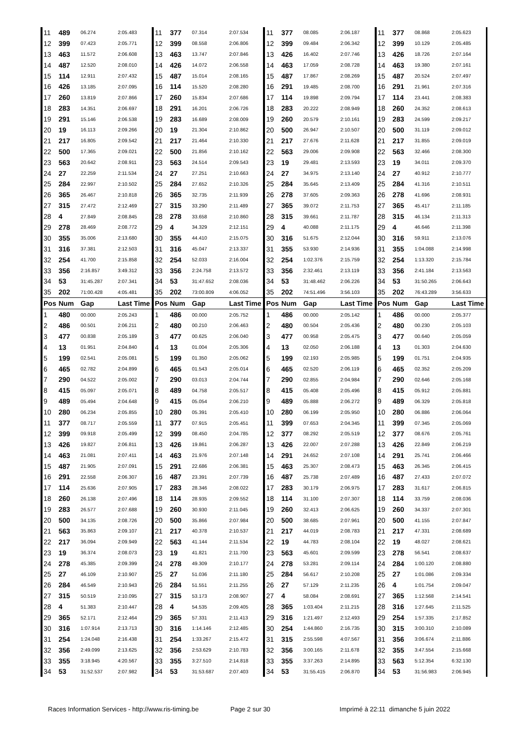| 11 | 489 | 06.274 | 2:05.483 | 11 | 377 | 07.314 | 2:07.534 | 11 | 377 | 08.085 | 2:06.187 | 11 | 377 | 08.868 | 2:05.623 |
| 12 | 399 | 07.423 | 2:05.771 | 12 | 399 | 08.558 | 2:06.806 | 12 | 399 | 09.484 | 2:06.342 | 12 | 399 | 10.129 | 2:05.485 |
| 13 | 463 | 11.572 | 2:06.608 | 13 | 463 | 13.747 | 2:07.846 | 13 | 426 | 16.402 | 2:07.746 | 13 | 426 | 18.726 | 2:07.164 |
| 14 | 487 | 12.520 | 2:08.010 | 14 | 426 | 14.072 | 2:06.558 | 14 | 463 | 17.059 | 2:08.728 | 14 | 463 | 19.380 | 2:07.161 |
| 15 | 114 | 12.911 | 2:07.432 | 15 | 487 | 15.014 | 2:08.165 | 15 | 487 | 17.867 | 2:08.269 | 15 | 487 | 20.524 | 2:07.497 |
| 16 | 426 | 13.185 | 2:07.095 | 16 | 114 | 15.520 | 2:08.280 | 16 | 291 | 19.485 | 2:08.700 | 16 | 291 | 21.961 | 2:07.316 |
| 17 | 260 | 13.819 | 2:07.866 | 17 | 260 | 15.834 | 2:07.686 | 17 | 114 | 19.898 | 2:09.794 | 17 | 114 | 23.441 | 2:08.383 |
| 18 | 283 | 14.351 | 2:06.697 | 18 | 291 | 16.201 | 2:06.726 | 18 | 283 | 20.222 | 2:08.949 | 18 | 260 | 24.352 | 2:08.613 |
| 19 | 291 | 15.146 | 2:06.538 | 19 | 283 | 16.689 | 2:08.009 | 19 | 260 | 20.579 | 2:10.161 | 19 | 283 | 24.599 | 2:09.217 |
| 20 | 19 | 16.113 | 2:09.266 | 20 | 19 | 21.304 | 2:10.862 | 20 | 500 | 26.947 | 2:10.507 | 20 | 500 | 31.119 | 2:09.012 |
| 21 | 217 | 16.805 | 2:09.542 | 21 | 217 | 21.464 | 2:10.330 | 21 | 217 | 27.676 | 2:11.628 | 21 | 217 | 31.855 | 2:09.019 |
| 22 | 500 | 17.365 | 2:09.021 | 22 | 500 | 21.856 | 2:10.162 | 22 | 563 | 29.006 | 2:09.908 | 22 | 563 | 32.466 | 2:08.300 |
| 23 | 563 | 20.642 | 2:08.911 | 23 | 563 | 24.514 | 2:09.543 | 23 | 19 | 29.481 | 2:13.593 | 23 | 19 | 34.011 | 2:09.370 |
| 24 | 27 | 22.259 | 2:11.534 | 24 | 27 | 27.251 | 2:10.663 | 24 | 27 | 34.975 | 2:13.140 | 24 | 27 | 40.912 | 2:10.777 |
| 25 | 284 | 22.997 | 2:10.502 | 25 | 284 | 27.652 | 2:10.326 | 25 | 284 | 35.645 | 2:13.409 | 25 | 284 | 41.316 | 2:10.511 |
| 26 | 365 | 26.467 | 2:10.818 | 26 | 365 | 32.735 | 2:11.939 | 26 | 278 | 37.605 | 2:09.363 | 26 | 278 | 41.696 | 2:08.931 |
| 27 | 315 | 27.472 | 2:12.469 | 27 | 315 | 33.290 | 2:11.489 | 27 | 365 | 39.072 | 2:11.753 | 27 | 365 | 45.417 | 2:11.185 |
| 28 | 4 | 27.849 | 2:08.845 | 28 | 278 | 33.658 | 2:10.860 | 28 | 315 | 39.661 | 2:11.787 | 28 | 315 | 46.134 | 2:11.313 |
| 29 | 278 | 28.469 | 2:08.772 | 29 | 4 | 34.329 | 2:12.151 | 29 | 4 | 40.088 | 2:11.175 | 29 | 4 | 46.646 | 2:11.398 |
| 30 | 355 | 35.006 | 2:13.680 | 30 | 355 | 44.410 | 2:15.075 | 30 | 316 | 51.675 | 2:12.044 | 30 | 316 | 59.911 | 2:13.076 |
| 31 | 316 | 37.381 | 2:12.503 | 31 | 316 | 45.047 | 2:13.337 | 31 | 355 | 53.930 | 2:14.936 | 31 | 355 | 1:04.088 | 2:14.998 |
| 32 | 254 | 41.700 | 2:15.858 | 32 | 254 | 52.033 | 2:16.004 | 32 | 254 | 1:02.376 | 2:15.759 | 32 | 254 | 1:13.320 | 2:15.784 |
| 33 | 356 | 2:16.857 | 3:49.312 | 33 | 356 | 2:24.758 | 2:13.572 | 33 | 356 | 2:32.461 | 2:13.119 | 33 | 356 | 2:41.184 | 2:13.563 |
| 34 | 53 | 31:45.287 | 2:07.341 | 34 | 53 | 31:47.652 | 2:08.036 | 34 | 53 | 31:48.462 | 2:06.226 | 34 | 53 | 31:50.265 | 2:06.643 |
| 35 | 202 | 71:00.428 | 4:05.481 | 35 | 202 | 73:00.809 | 4:06.052 | 35 | 202 | 74:51.496 | 3:56.103 | 35 | 202 | 76:43.289 | 3:56.633 |
| Pos | Num | Gap | Last Time | Pos | Num | Gap | Last Time | Pos | Num | Gap | Last Time | Pos | Num | Gap | Last Time |
| 1 | 480 | 00.000 | 2:05.243 | 1 | 486 | 00.000 | 2:05.752 | 1 | 486 | 00.000 | 2:05.142 | 1 | 486 | 00.000 | 2:05.377 |
| 2 | 486 | 00.501 | 2:06.211 | 2 | 480 | 00.210 | 2:06.463 | 2 | 480 | 00.504 | 2:05.436 | 2 | 480 | 00.230 | 2:05.103 |
| 3 | 477 | 00.838 | 2:05.189 | 3 | 477 | 00.625 | 2:06.040 | 3 | 477 | 00.958 | 2:05.475 | 3 | 477 | 00.640 | 2:05.059 |
| 4 | 13 | 01.951 | 2:04.840 | 4 | 13 | 01.004 | 2:05.306 | 4 | 13 | 02.050 | 2:06.188 | 4 | 13 | 01.303 | 2:04.630 |
| 5 | 199 | 02.541 | 2:05.081 | 5 | 199 | 01.350 | 2:05.062 | 5 | 199 | 02.193 | 2:05.985 | 5 | 199 | 01.751 | 2:04.935 |
| 6 | 465 | 02.782 | 2:04.899 | 6 | 465 | 01.543 | 2:05.014 | 6 | 465 | 02.520 | 2:06.119 | 6 | 465 | 02.352 | 2:05.209 |
| 7 | 290 | 04.522 | 2:05.002 | 7 | 290 | 03.013 | 2:04.744 | 7 | 290 | 02.855 | 2:04.984 | 7 | 290 | 02.646 | 2:05.168 |
| 8 | 415 | 05.097 | 2:05.071 | 8 | 489 | 04.758 | 2:05.517 | 8 | 415 | 05.408 | 2:05.496 | 8 | 415 | 05.912 | 2:05.881 |
| 9 | 489 | 05.494 | 2:04.648 | 9 | 415 | 05.054 | 2:06.210 | 9 | 489 | 05.888 | 2:06.272 | 9 | 489 | 06.329 | 2:05.818 |
| 10 | 280 | 06.234 | 2:05.855 | 10 | 280 | 05.391 | 2:05.410 | 10 | 280 | 06.199 | 2:05.950 | 10 | 280 | 06.886 | 2:06.064 |
| 11 | 377 | 08.717 | 2:05.559 | 11 | 377 | 07.915 | 2:05.451 | 11 | 399 | 07.653 | 2:04.345 | 11 | 399 | 07.345 | 2:05.069 |
| 12 | 399 | 09.918 | 2:05.499 | 12 | 399 | 08.450 | 2:04.785 | 12 | 377 | 08.292 | 2:05.519 | 12 | 377 | 08.676 | 2:05.761 |
| 13 | 426 | 19.827 | 2:06.811 | 13 | 426 | 19.861 | 2:06.287 | 13 | 426 | 22.007 | 2:07.288 | 13 | 426 | 22.849 | 2:06.219 |
| 14 | 463 | 21.081 | 2:07.411 | 14 | 463 | 21.976 | 2:07.148 | 14 | 291 | 24.652 | 2:07.108 | 14 | 291 | 25.741 | 2:06.466 |
| 15 | 487 | 21.905 | 2:07.091 | 15 | 291 | 22.686 | 2:06.381 | 15 | 463 | 25.307 | 2:08.473 | 15 | 463 | 26.345 | 2:06.415 |
| 16 | 291 | 22.558 | 2:06.307 | 16 | 487 | 23.391 | 2:07.739 | 16 | 487 | 25.738 | 2:07.489 | 16 | 487 | 27.433 | 2:07.072 |
| 17 | 114 | 25.636 | 2:07.905 | 17 | 283 | 28.346 | 2:08.022 | 17 | 283 | 30.179 | 2:06.975 | 17 | 283 | 31.617 | 2:06.815 |
| 18 | 260 | 26.138 | 2:07.496 | 18 | 114 | 28.935 | 2:09.552 | 18 | 114 | 31.100 | 2:07.307 | 18 | 114 | 33.759 | 2:08.036 |
| 19 | 283 | 26.577 | 2:07.688 | 19 | 260 | 30.930 | 2:11.045 | 19 | 260 | 32.413 | 2:06.625 | 19 | 260 | 34.337 | 2:07.301 |
| 20 | 500 | 34.135 | 2:08.726 | 20 | 500 | 35.866 | 2:07.984 | 20 | 500 | 38.685 | 2:07.961 | 20 | 500 | 41.155 | 2:07.847 |
| 21 | 563 | 35.863 | 2:09.107 | 21 | 217 | 40.378 | 2:10.537 | 21 | 217 | 44.019 | 2:08.783 | 21 | 217 | 47.331 | 2:08.689 |
| 22 | 217 | 36.094 | 2:09.949 | 22 | 563 | 41.144 | 2:11.534 | 22 | 19 | 44.783 | 2:08.104 | 22 | 19 | 48.027 | 2:08.621 |
| 23 | 19 | 36.374 | 2:08.073 | 23 | 19 | 41.821 | 2:11.700 | 23 | 563 | 45.601 | 2:09.599 | 23 | 278 | 56.541 | 2:08.637 |
| 24 | 278 | 45.385 | 2:09.399 | 24 | 278 | 49.309 | 2:10.177 | 24 | 278 | 53.281 | 2:09.114 | 24 | 284 | 1:00.120 | 2:08.880 |
| 25 | 27 | 46.109 | 2:10.907 | 25 | 27 | 51.036 | 2:11.180 | 25 | 284 | 56.617 | 2:10.208 | 25 | 27 | 1:01.086 | 2:09.334 |
| 26 | 284 | 46.549 | 2:10.943 | 26 | 284 | 51.551 | 2:11.255 | 26 | 27 | 57.129 | 2:11.235 | 26 | 4 | 1:01.754 | 2:09.047 |
| 27 | 315 | 50.519 | 2:10.095 | 27 | 315 | 53.173 | 2:08.907 | 27 | 4 | 58.084 | 2:08.691 | 27 | 365 | 1:12.568 | 2:14.541 |
| 28 | 4 | 51.383 | 2:10.447 | 28 | 4 | 54.535 | 2:09.405 | 28 | 365 | 1:03.404 | 2:11.215 | 28 | 316 | 1:27.645 | 2:11.525 |
| 29 | 365 | 52.171 | 2:12.464 | 29 | 365 | 57.331 | 2:11.413 | 29 | 316 | 1:21.497 | 2:12.493 | 29 | 254 | 1:57.335 | 2:17.852 |
| 30 | 316 | 1:07.914 | 2:13.713 | 30 | 316 | 1:14.146 | 2:12.485 | 30 | 254 | 1:44.860 | 2:16.735 | 30 | 315 | 3:00.310 | 2:10.089 |
| 31 | 254 | 1:24.048 | 2:16.438 | 31 | 254 | 1:33.267 | 2:15.472 | 31 | 315 | 2:55.598 | 4:07.567 | 31 | 356 | 3:06.674 | 2:11.886 |
| 32 | 356 | 2:49.099 | 2:13.625 | 32 | 356 | 2:53.629 | 2:10.783 | 32 | 356 | 3:00.165 | 2:11.678 | 32 | 355 | 3:47.554 | 2:15.668 |
| 33 | 355 | 3:18.945 | 4:20.567 | 33 | 355 | 3:27.510 | 2:14.818 | 33 | 355 | 3:37.263 | 2:14.895 | 33 | 563 | 5:12.354 | 6:32.130 |
| 34 | 53 | 31:52.537 | 2:07.982 | 34 | 53 | 31:53.687 | 2:07.403 | 34 | 53 | 31:55.415 | 2:06.870 | 34 | 53 | 31:56.983 | 2:06.945 |
Races Information Services - http://www.ris-timing.be Page 2 sur 30 Imprimé à 22:11 dimanche 5 juin 2022